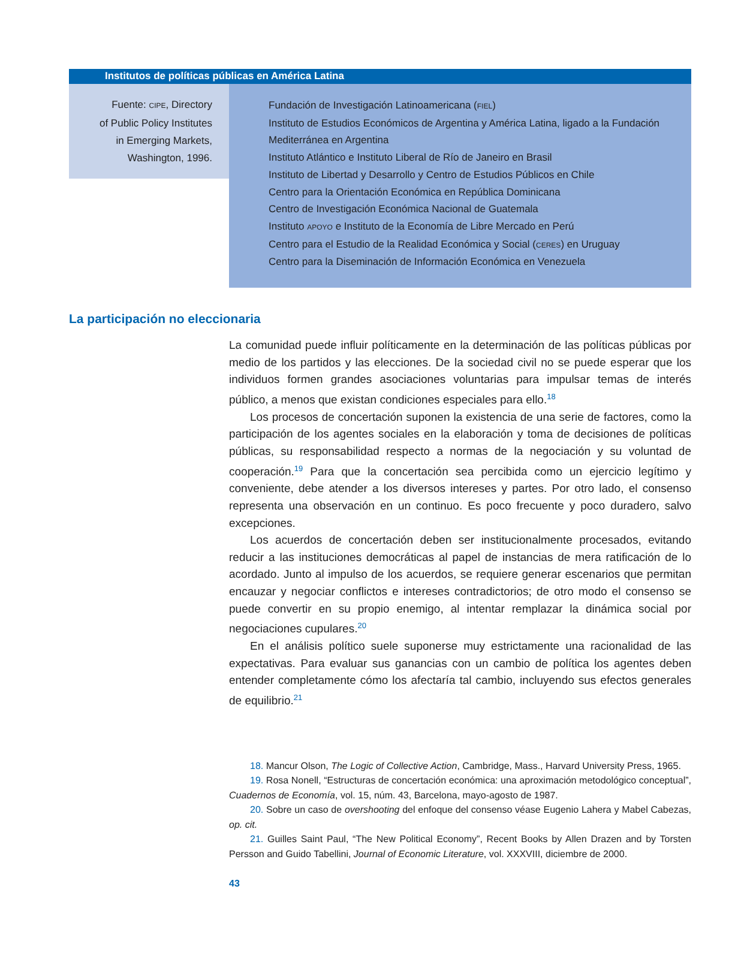Institutos de políticas públicas en América Latina
Fuente: CIPE, Directory
of Public Policy Institutes
in Emerging Markets,
Washington, 1996.
Fundación de Investigación Latinoamericana (FIEL)
Instituto de Estudios Económicos de Argentina y América Latina, ligado a la Fundación Mediterránea en Argentina
Instituto Atlántico e Instituto Liberal de Río de Janeiro en Brasil
Instituto de Libertad y Desarrollo y Centro de Estudios Públicos en Chile
Centro para la Orientación Económica en República Dominicana
Centro de Investigación Económica Nacional de Guatemala
Instituto APOYO e Instituto de la Economía de Libre Mercado en Perú
Centro para el Estudio de la Realidad Económica y Social (CERES) en Uruguay
Centro para la Diseminación de Información Económica en Venezuela
La participación no eleccionaria
La comunidad puede influir políticamente en la determinación de las políticas públicas por medio de los partidos y las elecciones. De la sociedad civil no se puede esperar que los individuos formen grandes asociaciones voluntarias para impulsar temas de interés público, a menos que existan condiciones especiales para ello.<sup>18</sup>
Los procesos de concertación suponen la existencia de una serie de factores, como la participación de los agentes sociales en la elaboración y toma de decisiones de políticas públicas, su responsabilidad respecto a normas de la negociación y su voluntad de cooperación.<sup>19</sup> Para que la concertación sea percibida como un ejercicio legítimo y conveniente, debe atender a los diversos intereses y partes. Por otro lado, el consenso representa una observación en un continuo. Es poco frecuente y poco duradero, salvo excepciones.
Los acuerdos de concertación deben ser institucionalmente procesados, evitando reducir a las instituciones democráticas al papel de instancias de mera ratificación de lo acordado. Junto al impulso de los acuerdos, se requiere generar escenarios que permitan encauzar y negociar conflictos e intereses contradictorios; de otro modo el consenso se puede convertir en su propio enemigo, al intentar remplazar la dinámica social por negociaciones cupulares.<sup>20</sup>
En el análisis político suele suponerse muy estrictamente una racionalidad de las expectativas. Para evaluar sus ganancias con un cambio de política los agentes deben entender completamente cómo los afectaría tal cambio, incluyendo sus efectos generales de equilibrio.<sup>21</sup>
18. Mancur Olson, The Logic of Collective Action, Cambridge, Mass., Harvard University Press, 1965.
19. Rosa Nonell, “Estructuras de concertación económica: una aproximación metodológico conceptual”, Cuadernos de Economía, vol. 15, núm. 43, Barcelona, mayo-agosto de 1987.
20. Sobre un caso de overshooting del enfoque del consenso véase Eugenio Lahera y Mabel Cabezas, op. cit.
21. Guilles Saint Paul, “The New Political Economy”, Recent Books by Allen Drazen and by Torsten Persson and Guido Tabellini, Journal of Economic Literature, vol. XXXVIII, diciembre de 2000.
43